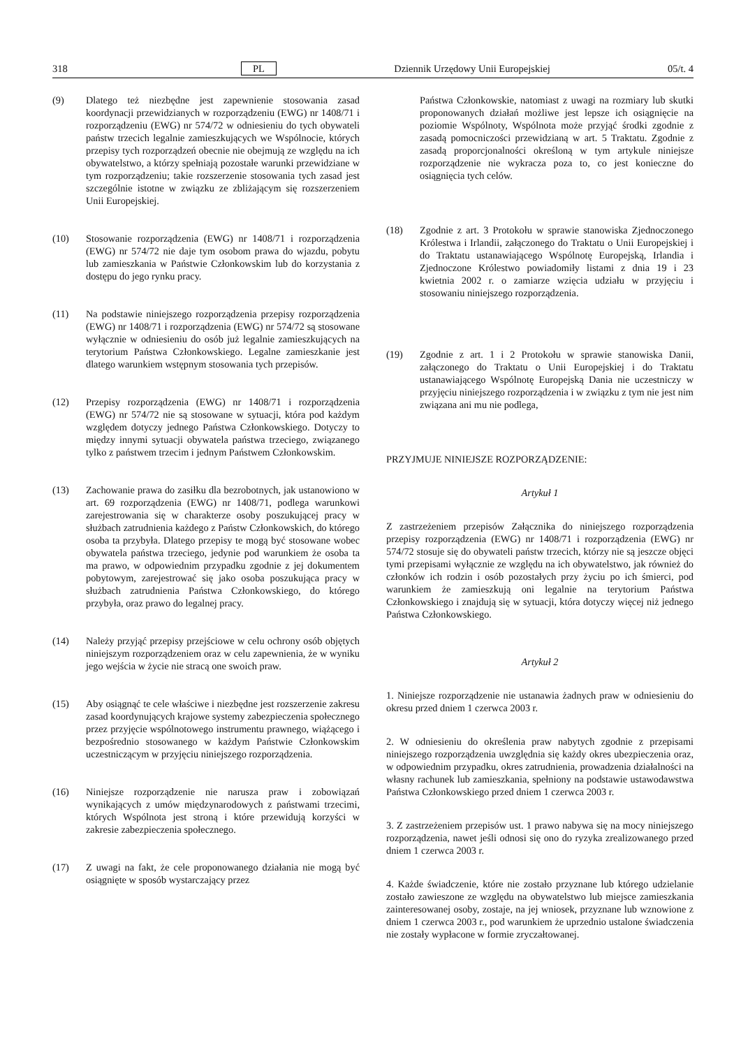318 PL Dziennik Urzędowy Unii Europejskiej 05/t. 4
(9) Dlatego też niezbędne jest zapewnienie stosowania zasad koordynacji przewidzianych w rozporządzeniu (EWG) nr 1408/71 i rozporządzeniu (EWG) nr 574/72 w odniesieniu do tych obywateli państw trzecich legalnie zamieszkujących we Wspólnocie, których przepisy tych rozporządzeń obecnie nie obejmują ze względu na ich obywatelstwo, a którzy spełniają pozostałe warunki przewidziane w tym rozporządzeniu; takie rozszerzenie stosowania tych zasad jest szczególnie istotne w związku ze zbliżającym się rozszerzeniem Unii Europejskiej.
(10) Stosowanie rozporządzenia (EWG) nr 1408/71 i rozporządzenia (EWG) nr 574/72 nie daje tym osobom prawa do wjazdu, pobytu lub zamieszkania w Państwie Członkowskim lub do korzystania z dostępu do jego rynku pracy.
(11) Na podstawie niniejszego rozporządzenia przepisy rozporządzenia (EWG) nr 1408/71 i rozporządzenia (EWG) nr 574/72 są stosowane wyłącznie w odniesieniu do osób już legalnie zamieszkujących na terytorium Państwa Członkowskiego. Legalne zamieszkanie jest dlatego warunkiem wstępnym stosowania tych przepisów.
(12) Przepisy rozporządzenia (EWG) nr 1408/71 i rozporządzenia (EWG) nr 574/72 nie są stosowane w sytuacji, która pod każdym względem dotyczy jednego Państwa Członkowskiego. Dotyczy to między innymi sytuacji obywatela państwa trzeciego, związanego tylko z państwem trzecim i jednym Państwem Członkowskim.
(13) Zachowanie prawa do zasiłku dla bezrobotnych, jak ustanowiono w art. 69 rozporządzenia (EWG) nr 1408/71, podlega warunkowi zarejestrowania się w charakterze osoby poszukującej pracy w służbach zatrudnienia każdego z Państw Członkowskich, do którego osoba ta przybyła. Dlatego przepisy te mogą być stosowane wobec obywatela państwa trzeciego, jedynie pod warunkiem że osoba ta ma prawo, w odpowiednim przypadku zgodnie z jej dokumentem pobytowym, zarejestrować się jako osoba poszukująca pracy w służbach zatrudnienia Państwa Członkowskiego, do którego przybyła, oraz prawo do legalnej pracy.
(14) Należy przyjąć przepisy przejściowe w celu ochrony osób objętych niniejszym rozporządzeniem oraz w celu zapewnienia, że w wyniku jego wejścia w życie nie stracą one swoich praw.
(15) Aby osiągnąć te cele właściwe i niezbędne jest rozszerzenie zakresu zasad koordynujących krajowe systemy zabezpieczenia społecznego przez przyjęcie wspólnotowego instrumentu prawnego, wiążącego i bezpośrednio stosowanego w każdym Państwie Członkowskim uczestniczącym w przyjęciu niniejszego rozporządzenia.
(16) Niniejsze rozporządzenie nie narusza praw i zobowiązań wynikających z umów międzynarodowych z państwami trzecimi, których Wspólnota jest stroną i które przewidują korzyści w zakresie zabezpieczenia społecznego.
(17) Z uwagi na fakt, że cele proponowanego działania nie mogą być osiągnięte w sposób wystarczający przez
Państwa Członkowskie, natomiast z uwagi na rozmiary lub skutki proponowanych działań możliwe jest lepsze ich osiągnięcie na poziomie Wspólnoty, Wspólnota może przyjąć środki zgodnie z zasadą pomocniczości przewidzianą w art. 5 Traktatu. Zgodnie z zasadą proporcjonalności określoną w tym artykule niniejsze rozporządzenie nie wykracza poza to, co jest konieczne do osiągnięcia tych celów.
(18) Zgodnie z art. 3 Protokołu w sprawie stanowiska Zjednoczonego Królestwa i Irlandii, załączonego do Traktatu o Unii Europejskiej i do Traktatu ustanawiającego Wspólnotę Europejską, Irlandia i Zjednoczone Królestwo powiadomiły listami z dnia 19 i 23 kwietnia 2002 r. o zamiarze wzięcia udziału w przyjęciu i stosowaniu niniejszego rozporządzenia.
(19) Zgodnie z art. 1 i 2 Protokołu w sprawie stanowiska Danii, załączonego do Traktatu o Unii Europejskiej i do Traktatu ustanawiającego Wspólnotę Europejską Dania nie uczestniczy w przyjęciu niniejszego rozporządzenia i w związku z tym nie jest nim związana ani mu nie podlega,
PRZYJMUJE NINIEJSZE ROZPORZĄDZENIE:
Artykuł 1
Z zastrzeżeniem przepisów Załącznika do niniejszego rozporządzenia przepisy rozporządzenia (EWG) nr 1408/71 i rozporządzenia (EWG) nr 574/72 stosuje się do obywateli państw trzecich, którzy nie są jeszcze objęci tymi przepisami wyłącznie ze względu na ich obywatelstwo, jak również do członków ich rodzin i osób pozostałych przy życiu po ich śmierci, pod warunkiem że zamieszkują oni legalnie na terytorium Państwa Członkowskiego i znajdują się w sytuacji, która dotyczy więcej niż jednego Państwa Członkowskiego.
Artykuł 2
1. Niniejsze rozporządzenie nie ustanawia żadnych praw w odniesieniu do okresu przed dniem 1 czerwca 2003 r.
2. W odniesieniu do określenia praw nabytych zgodnie z przepisami niniejszego rozporządzenia uwzględnia się każdy okres ubezpieczenia oraz, w odpowiednim przypadku, okres zatrudnienia, prowadzenia działalności na własny rachunek lub zamieszkania, spełniony na podstawie ustawodawstwa Państwa Członkowskiego przed dniem 1 czerwca 2003 r.
3. Z zastrzeżeniem przepisów ust. 1 prawo nabywa się na mocy niniejszego rozporządzenia, nawet jeśli odnosi się ono do ryzyka zrealizowanego przed dniem 1 czerwca 2003 r.
4. Każde świadczenie, które nie zostało przyznane lub którego udzielanie zostało zawieszone ze względu na obywatelstwo lub miejsce zamieszkania zainteresowanej osoby, zostaje, na jej wniosek, przyznane lub wznowione z dniem 1 czerwca 2003 r., pod warunkiem że uprzednio ustalone świadczenia nie zostały wypłacone w formie zryczałtowanej.